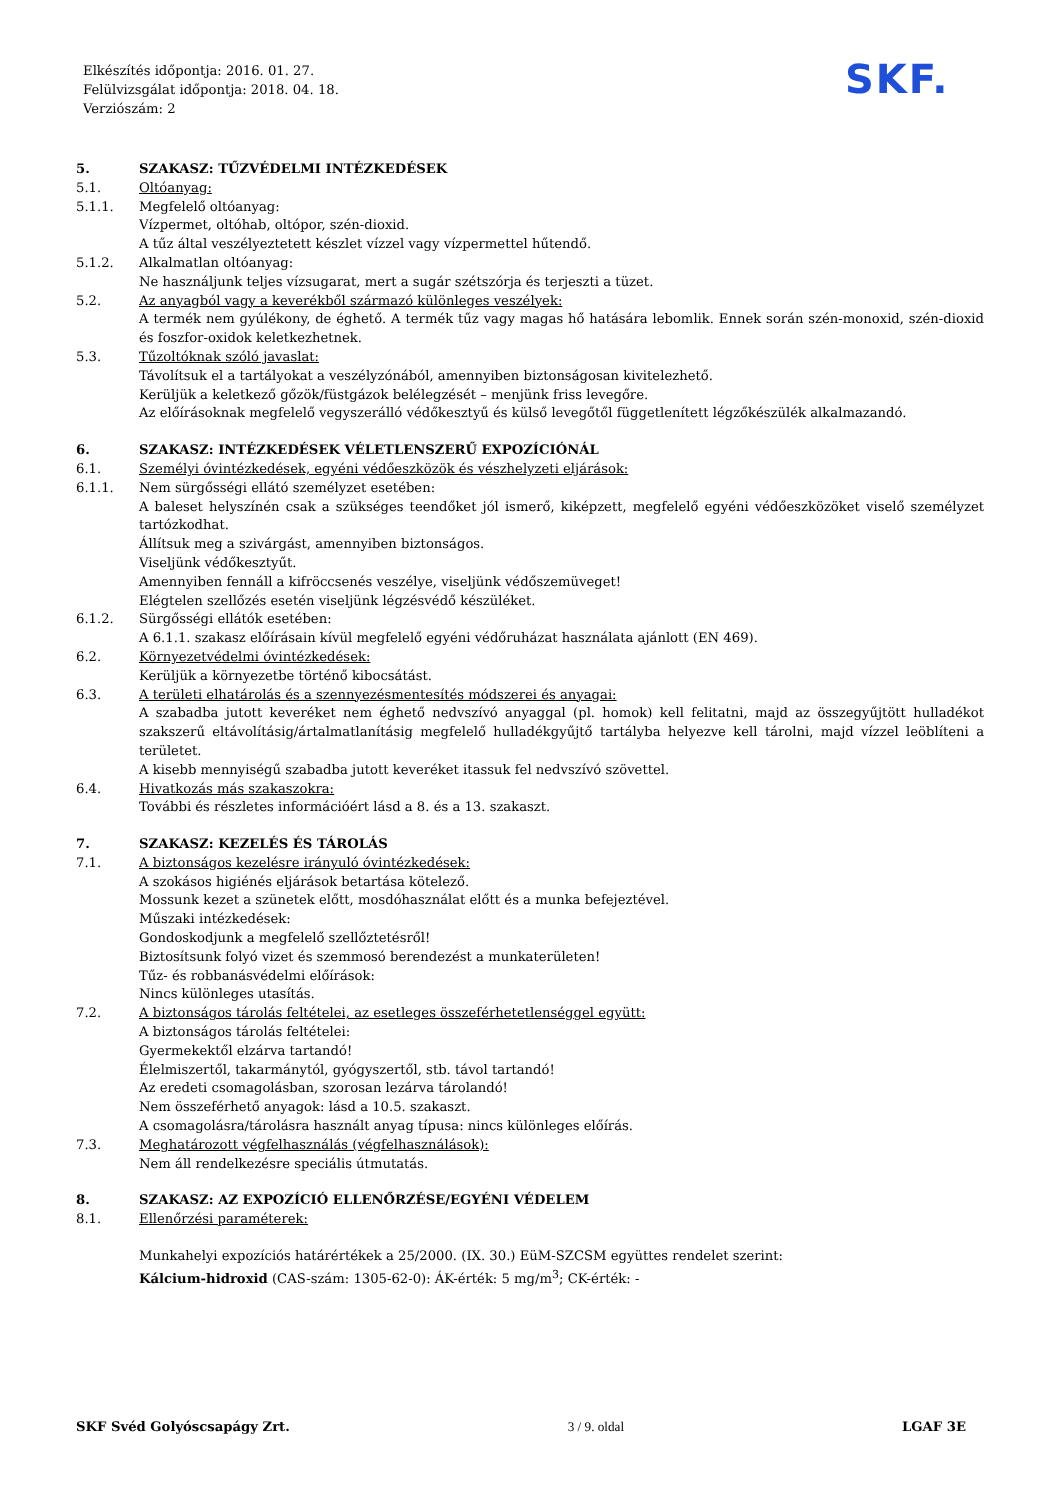Elkészítés időpontja: 2016. 01. 27.
Felülvizsgálat időpontja: 2018. 04. 18.
Verziószám: 2
SKF.
5. SZAKASZ: TŰZVÉDELMI INTÉZKEDÉSEK
5.1. Oltóanyag:
5.1.1. Megfelelő oltóanyag:
Vízpermet, oltóhab, oltópor, szén-dioxid.
A tűz által veszélyeztetett készlet vízzel vagy vízpermettel hűtendő.
5.1.2. Alkalmatlan oltóanyag:
Ne használjunk teljes vízsugarat, mert a sugár szétszórja és terjeszti a tüzet.
5.2. Az anyagból vagy a keverékből származó különleges veszélyek:
A termék nem gyúlékony, de éghető. A termék tűz vagy magas hő hatására lebomlik. Ennek során szén-monoxid, szén-dioxid és foszfor-oxidok keletkezhetnek.
5.3. Tűzoltóknak szóló javaslat:
Távolítsuk el a tartályokat a veszélyzónából, amennyiben biztonságosan kivitelezhető.
Kerüljük a keletkező gőzök/füstgázok belélegzését – menjünk friss levegőre.
Az előírásoknak megfelelő vegyszerálló védőkesztyű és külső levegőtől függetlenített légzőkészülék alkalmazandó.
6. SZAKASZ: INTÉZKEDÉSEK VÉLETLENSZERŰ EXPOZÍCIÓNÁL
6.1. Személyi óvintézkedések, egyéni védőeszközök és vészhelyzeti eljárások:
6.1.1. Nem sürgősségi ellátó személyzet esetében:
A baleset helyszínén csak a szükséges teendőket jól ismerő, kiképzett, megfelelő egyéni védőeszközöket viselő személyzet tartózkodhat.
Állítsuk meg a szivárgást, amennyiben biztonságos.
Viseljünk védőkesztyűt.
Amennyiben fennáll a kifröccsenés veszélye, viseljünk védőszemüveget!
Elégtelen szellőzés esetén viseljünk légzésvédő készüléket.
6.1.2. Sürgősségi ellátók esetében:
A 6.1.1. szakasz előírásain kívül megfelelő egyéni védőruházat használata ajánlott (EN 469).
6.2. Környezetvédelmi óvintézkedések:
Kerüljük a környezetbe történő kibocsátást.
6.3. A területi elhatárolás és a szennyezésmentesítés módszerei és anyagai:
A szabadba jutott keveréket nem éghető nedvszívó anyaggal (pl. homok) kell felitatni, majd az összegyűjtött hulladékot szakszerű eltávolításig/ártalmatlanításig megfelelő hulladékgyűjtő tartályba helyezve kell tárolni, majd vízzel leöblíteni a területet.
A kisebb mennyiségű szabadba jutott keveréket itassuk fel nedvszívó szövettel.
6.4. Hivatkozás más szakaszokra:
További és részletes információért lásd a 8. és a 13. szakaszt.
7. SZAKASZ: KEZELÉS ÉS TÁROLÁS
7.1. A biztonságos kezelésre irányuló óvintézkedések:
A szokásos higiénés eljárások betartása kötelező.
Mossunk kezet a szünetek előtt, mosdóhasználat előtt és a munka befejeztével.
Műszaki intézkedések:
Gondoskodjunk a megfelelő szellőztetésről!
Biztosítsunk folyó vizet és szemmosó berendezést a munkaterületen!
Tűz- és robbanásvédelmi előírások:
Nincs különleges utasítás.
7.2. A biztonságos tárolás feltételei, az esetleges összeférhetetlenséggel együtt:
A biztonságos tárolás feltételei:
Gyermekektől elzárva tartandó!
Élelmiszertől, takarmánytól, gyógyszertől, stb. távol tartandó!
Az eredeti csomagolásban, szorosan lezárva tárolandó!
Nem összeférhető anyagok: lásd a 10.5. szakaszt.
A csomagolásra/tárolásra használt anyag típusa: nincs különleges előírás.
7.3. Meghatározott végfelhasználás (végfelhasználások):
Nem áll rendelkezésre speciális útmutatás.
8. SZAKASZ: AZ EXPOZÍCIÓ ELLENŐRZÉSE/EGYÉNI VÉDELEM
8.1. Ellenőrzési paraméterek:
Munkahelyi expozíciós határértékek a 25/2000. (IX. 30.) EüM-SZCSM együttes rendelet szerint:
Kálcium-hidroxid (CAS-szám: 1305-62-0): ÁK-érték: 5 mg/m<sup>3</sup>; CK-érték: -
SKF Svéd Golyóscsapágy Zrt. 3 / 9. oldal LGAF 3E